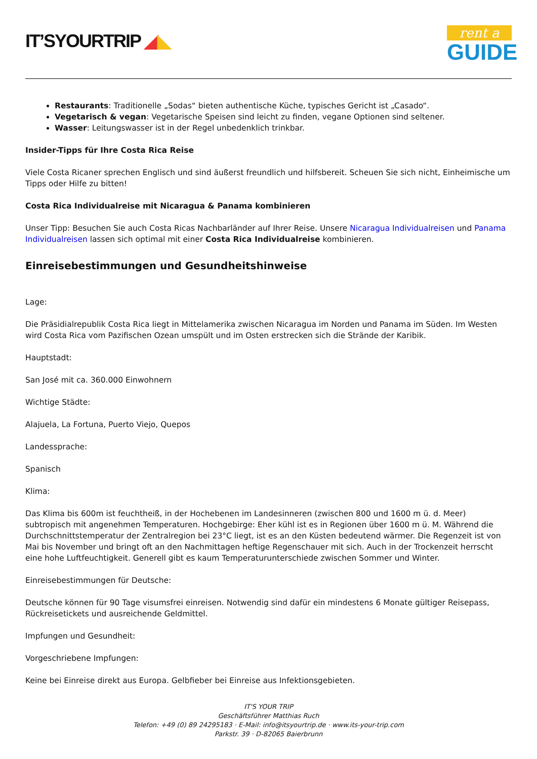IT’SYOURTRIP ◢◣
rent a
GUIDE
Restaurants: Traditionelle „Sodas“ bieten authentische Küche, typisches Gericht ist „Casado“.
Vegetarisch & vegan: Vegetarische Speisen sind leicht zu finden, vegane Optionen sind seltener.
Wasser: Leitungswasser ist in der Regel unbedenklich trinkbar.
Insider-Tipps für Ihre Costa Rica Reise
Viele Costa Ricaner sprechen Englisch und sind äußerst freundlich und hilfsbereit. Scheuen Sie sich nicht, Einheimische um Tipps oder Hilfe zu bitten!
Costa Rica Individualreise mit Nicaragua & Panama kombinieren
Unser Tipp: Besuchen Sie auch Costa Ricas Nachbarländer auf Ihrer Reise. Unsere Nicaragua Individualreisen und Panama Individualreisen lassen sich optimal mit einer Costa Rica Individualreise kombinieren.
Einreisebestimmungen und Gesundheitshinweise
Lage:
Die Präsidialrepublik Costa Rica liegt in Mittelamerika zwischen Nicaragua im Norden und Panama im Süden. Im Westen wird Costa Rica vom Pazifischen Ozean umspült und im Osten erstrecken sich die Strände der Karibik.
Hauptstadt:
San José mit ca. 360.000 Einwohnern
Wichtige Städte:
Alajuela, La Fortuna, Puerto Viejo, Quepos
Landessprache:
Spanisch
Klima:
Das Klima bis 600m ist feuchtheiß, in der Hochebenen im Landesinneren (zwischen 800 und 1600 m ü. d. Meer) subtropisch mit angenehmen Temperaturen. Hochgebirge: Eher kühl ist es in Regionen über 1600 m ü. M. Während die Durchschnittstemperatur der Zentralregion bei 23°C liegt, ist es an den Küsten bedeutend wärmer. Die Regenzeit ist von Mai bis November und bringt oft an den Nachmittagen heftige Regenschauer mit sich. Auch in der Trockenzeit herrscht eine hohe Luftfeuchtigkeit. Generell gibt es kaum Temperaturunterschiede zwischen Sommer und Winter.
Einreisebestimmungen für Deutsche:
Deutsche können für 90 Tage visumsfrei einreisen. Notwendig sind dafür ein mindestens 6 Monate gültiger Reisepass, Rückreisetickets und ausreichende Geldmittel.
Impfungen und Gesundheit:
Vorgeschriebene Impfungen:
Keine bei Einreise direkt aus Europa. Gelbfieber bei Einreise aus Infektionsgebieten.
IT'S YOUR TRIP
Geschäftsführer Matthias Ruch
Telefon: +49 (0) 89 24295183 · E-Mail: info@itsyourtrip.de · www.its-your-trip.com
Parkstr. 39 · D-82065 Baierbrunn